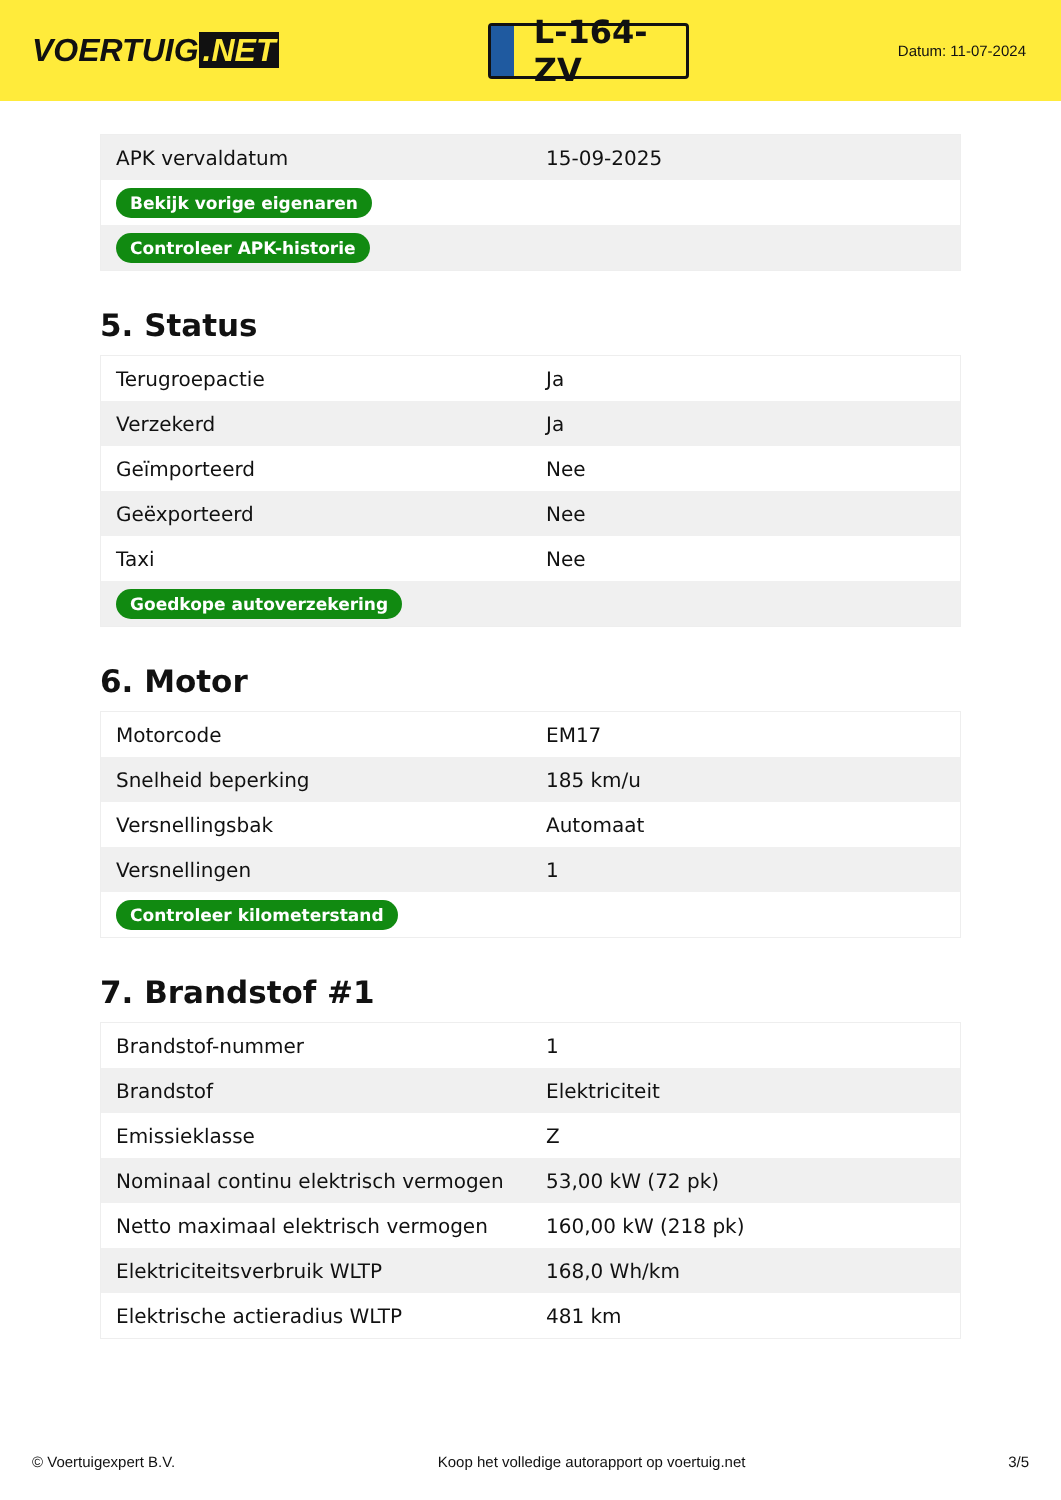VOERTUIG.NET
L-164-ZV
Datum: 11-07-2024
| APK vervaldatum | 15-09-2025 |
| Bekijk vorige eigenaren | |
| Controleer APK-historie | |
5. Status
| Terugroepactie | Ja |
| Verzekerd | Ja |
| Geïmporteerd | Nee |
| Geëxporteerd | Nee |
| Taxi | Nee |
| Goedkope autoverzekering | |
6. Motor
| Motorcode | EM17 |
| Snelheid beperking | 185 km/u |
| Versnellingsbak | Automaat |
| Versnellingen | 1 |
| Controleer kilometerstand | |
7. Brandstof #1
| Brandstof-nummer | 1 |
| Brandstof | Elektriciteit |
| Emissieklasse | Z |
| Nominaal continu elektrisch vermogen | 53,00 kW (72 pk) |
| Netto maximaal elektrisch vermogen | 160,00 kW (218 pk) |
| Elektriciteitsverbruik WLTP | 168,0 Wh/km |
| Elektrische actieradius WLTP | 481 km |
© Voertuigexpert B.V. Koop het volledige autorapport op voertuig.net 3/5